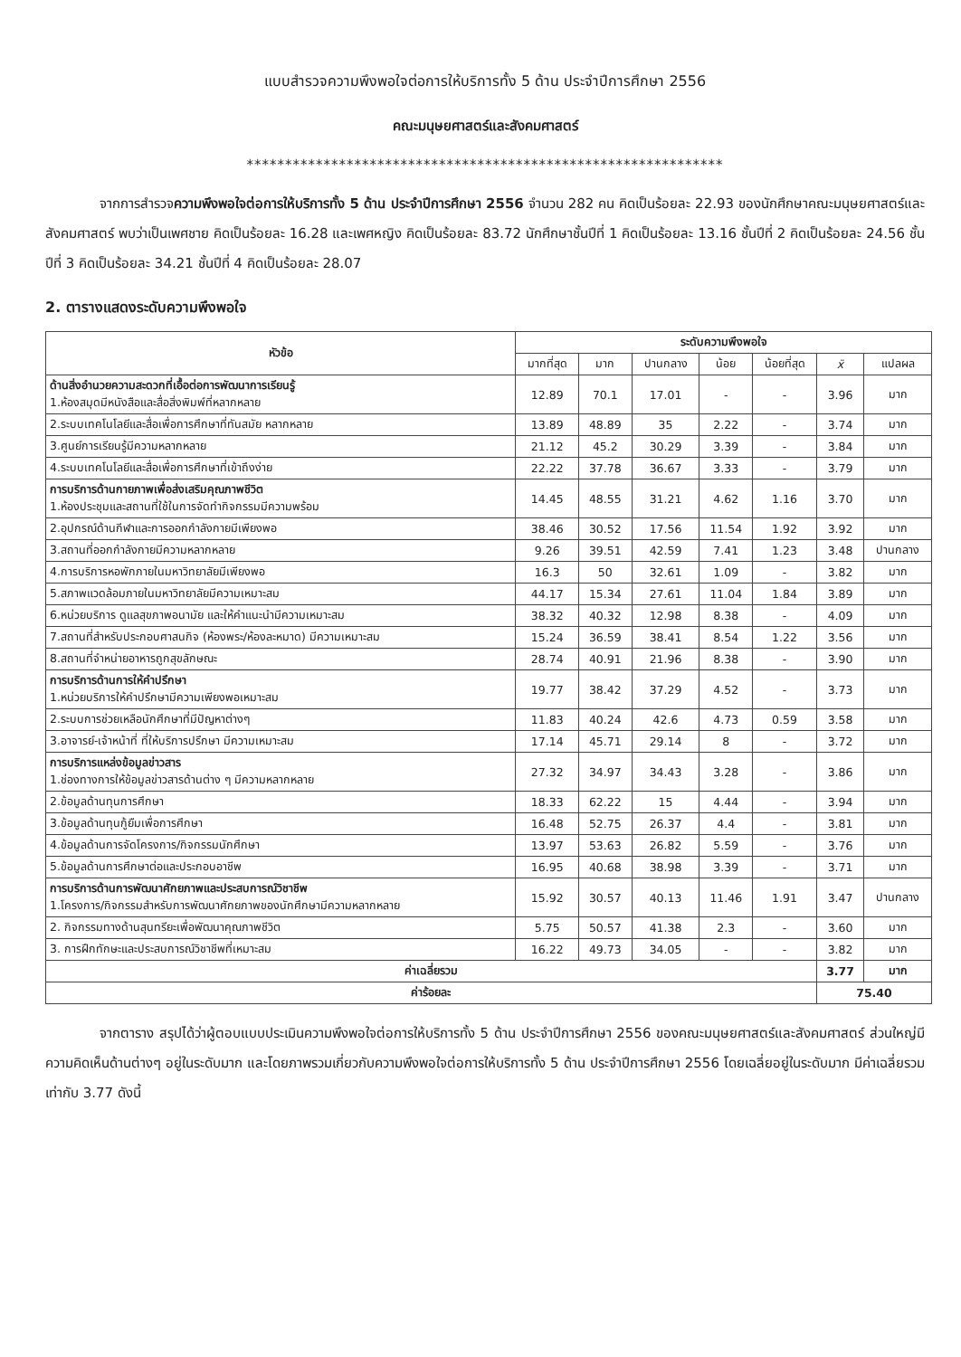แบบสำรวจความพึงพอใจต่อการให้บริการทั้ง 5 ด้าน ประจำปีการศึกษา 2556
คณะมนุษยศาสตร์และสังคมศาสตร์
**************************************************************
จากการสำรวจความพึงพอใจต่อการให้บริการทั้ง 5 ด้าน ประจำปีการศึกษา 2556 จำนวน 282 คน คิดเป็นร้อยละ 22.93 ของนักศึกษาคณะมนุษยศาสตร์และสังคมศาสตร์ พบว่าเป็นเพศชาย คิดเป็นร้อยละ 16.28 และเพศหญิง คิดเป็นร้อยละ 83.72 นักศึกษาชั้นปีที่ 1 คิดเป็นร้อยละ 13.16 ชั้นปีที่ 2 คิดเป็นร้อยละ 24.56 ชั้นปีที่ 3 คิดเป็นร้อยละ 34.21 ชั้นปีที่ 4 คิดเป็นร้อยละ 28.07
2. ตารางแสดงระดับความพึงพอใจ
| หัวข้อ | ระดับความพึงพอใจ | | | | | | |
| --- | --- | --- | --- | --- | --- | --- | --- |
| | มากที่สุด | มาก | ปานกลาง | น้อย | น้อยที่สุด | x̄ | แปลผล |
| ด้านสิ่งอำนวยความสะดวกที่เอื้อต่อการพัฒนาการเรียนรู้ 1.ห้องสมุดมีหนังสือและสื่อสิ่งพิมพ์ที่หลากหลาย | 12.89 | 70.1 | 17.01 | - | - | 3.96 | มาก |
| 2.ระบบเทคโนโลยีและสื่อเพื่อการศึกษาที่ทันสมัย หลากหลาย | 13.89 | 48.89 | 35 | 2.22 | - | 3.74 | มาก |
| 3.ศูนย์การเรียนรู้มีความหลากหลาย | 21.12 | 45.2 | 30.29 | 3.39 | - | 3.84 | มาก |
| 4.ระบบเทคโนโลยีและสื่อเพื่อการศึกษาที่เข้าถึงง่าย | 22.22 | 37.78 | 36.67 | 3.33 | - | 3.79 | มาก |
| การบริการด้านกายภาพเพื่อส่งเสริมคุณภาพชีวิต 1.ห้องประชุมและสถานที่ใช้ในการจัดทำกิจกรรมมีความพร้อม | 14.45 | 48.55 | 31.21 | 4.62 | 1.16 | 3.70 | มาก |
| 2.อุปกรณ์ด้านกีฬาและการออกกำลังกายมีเพียงพอ | 38.46 | 30.52 | 17.56 | 11.54 | 1.92 | 3.92 | มาก |
| 3.สถานที่ออกกำลังกายมีความหลากหลาย | 9.26 | 39.51 | 42.59 | 7.41 | 1.23 | 3.48 | ปานกลาง |
| 4.การบริการหอพักภายในมหาวิทยาลัยมีเพียงพอ | 16.3 | 50 | 32.61 | 1.09 | - | 3.82 | มาก |
| 5.สภาพแวดล้อมภายในมหาวิทยาลัยมีความเหมาะสม | 44.17 | 15.34 | 27.61 | 11.04 | 1.84 | 3.89 | มาก |
| 6.หน่วยบริการ ดูแลสุขภาพอนามัย และให้คำแนะนำมีความเหมาะสม | 38.32 | 40.32 | 12.98 | 8.38 | - | 4.09 | มาก |
| 7.สถานที่สำหรับประกอบศาสนกิจ (ห้องพระ/ห้องละหมาด) มีความเหมาะสม | 15.24 | 36.59 | 38.41 | 8.54 | 1.22 | 3.56 | มาก |
| 8.สถานที่จำหน่ายอาหารถูกสุขลักษณะ | 28.74 | 40.91 | 21.96 | 8.38 | - | 3.90 | มาก |
| การบริการด้านการให้คำปรึกษา 1.หน่วยบริการให้คำปรึกษามีความเพียงพอเหมาะสม | 19.77 | 38.42 | 37.29 | 4.52 | - | 3.73 | มาก |
| 2.ระบบการช่วยเหลือนักศึกษาที่มีปัญหาต่างๆ | 11.83 | 40.24 | 42.6 | 4.73 | 0.59 | 3.58 | มาก |
| 3.อาจารย์-เจ้าหน้าที่ ที่ให้บริการปรึกษา มีความเหมาะสม | 17.14 | 45.71 | 29.14 | 8 | - | 3.72 | มาก |
| การบริการแหล่งข้อมูลข่าวสาร 1.ช่องทางการให้ข้อมูลข่าวสารด้านต่าง ๆ มีความหลากหลาย | 27.32 | 34.97 | 34.43 | 3.28 | - | 3.86 | มาก |
| 2.ข้อมูลด้านทุนการศึกษา | 18.33 | 62.22 | 15 | 4.44 | - | 3.94 | มาก |
| 3.ข้อมูลด้านทุนกู้ยืมเพื่อการศึกษา | 16.48 | 52.75 | 26.37 | 4.4 | - | 3.81 | มาก |
| 4.ข้อมูลด้านการจัดโครงการ/กิจกรรมนักศึกษา | 13.97 | 53.63 | 26.82 | 5.59 | - | 3.76 | มาก |
| 5.ข้อมูลด้านการศึกษาต่อและประกอบอาชีพ | 16.95 | 40.68 | 38.98 | 3.39 | - | 3.71 | มาก |
| การบริการด้านการพัฒนาศักยภาพและประสบการณ์วิชาชีพ 1.โครงการ/กิจกรรมสำหรับการพัฒนาศักยภาพของนักศึกษามีความหลากหลาย | 15.92 | 30.57 | 40.13 | 11.46 | 1.91 | 3.47 | ปานกลาง |
| 2. กิจกรรมทางด้านสุนทรียะเพื่อพัฒนาคุณภาพชีวิต | 5.75 | 50.57 | 41.38 | 2.3 | - | 3.60 | มาก |
| 3. การฝึกทักษะและประสบการณ์วิชาชีพที่เหมาะสม | 16.22 | 49.73 | 34.05 | - | - | 3.82 | มาก |
| ค่าเฉลี่ยรวม | | | | | | 3.77 | มาก |
| ค่าร้อยละ | | | | | | 75.40 | |
จากตาราง สรุปได้ว่าผู้ตอบแบบประเมินความพึงพอใจต่อการให้บริการทั้ง 5 ด้าน ประจำปีการศึกษา 2556 ของคณะมนุษยศาสตร์และสังคมศาสตร์ ส่วนใหญ่มีความคิดเห็นด้านต่างๆ อยู่ในระดับมาก และโดยภาพรวมเกี่ยวกับความพึงพอใจต่อการให้บริการทั้ง 5 ด้าน ประจำปีการศึกษา 2556 โดยเฉลี่ยอยู่ในระดับมาก มีค่าเฉลี่ยรวมเท่ากับ 3.77 ดังนี้